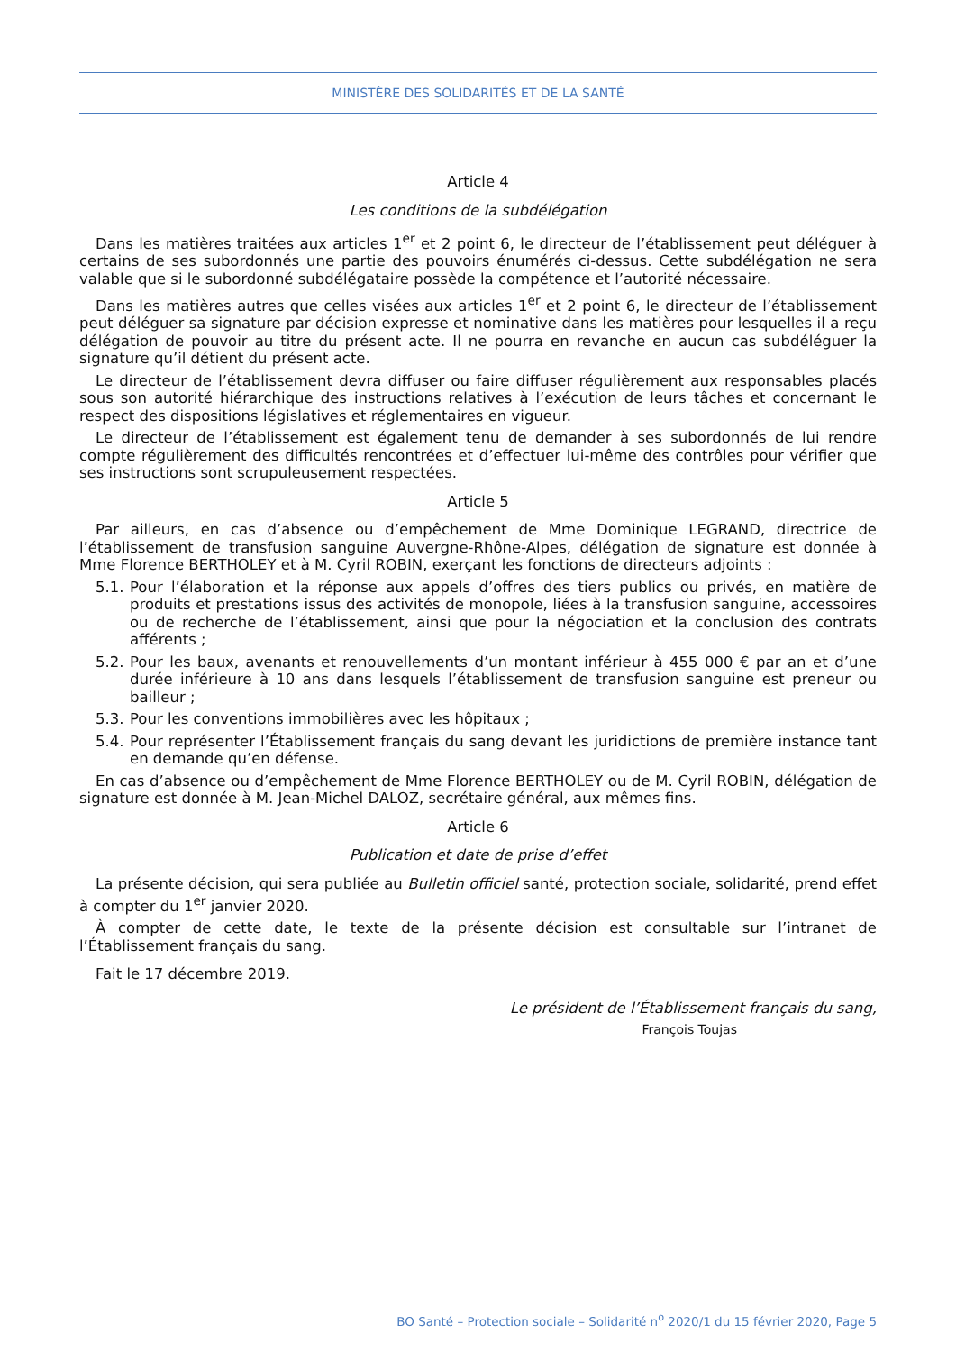MINISTÈRE DES SOLIDARITÉS ET DE LA SANTÉ
Article 4
Les conditions de la subdélégation
Dans les matières traitées aux articles 1<sup>er</sup> et 2 point 6, le directeur de l’établissement peut déléguer à certains de ses subordonnés une partie des pouvoirs énumérés ci-dessus. Cette subdélégation ne sera valable que si le subordonné subdélégataire possède la compétence et l’autorité nécessaire.
Dans les matières autres que celles visées aux articles 1<sup>er</sup> et 2 point 6, le directeur de l’établissement peut déléguer sa signature par décision expresse et nominative dans les matières pour lesquelles il a reçu délégation de pouvoir au titre du présent acte. Il ne pourra en revanche en aucun cas subdéléguer la signature qu’il détient du présent acte.
Le directeur de l’établissement devra diffuser ou faire diffuser régulièrement aux responsables placés sous son autorité hiérarchique des instructions relatives à l’exécution de leurs tâches et concernant le respect des dispositions législatives et réglementaires en vigueur.
Le directeur de l’établissement est également tenu de demander à ses subordonnés de lui rendre compte régulièrement des difficultés rencontrées et d’effectuer lui-même des contrôles pour vérifier que ses instructions sont scrupuleusement respectées.
Article 5
Par ailleurs, en cas d’absence ou d’empêchement de Mme Dominique LEGRAND, directrice de l’établissement de transfusion sanguine Auvergne-Rhône-Alpes, délégation de signature est donnée à Mme Florence BERTHOLEY et à M. Cyril ROBIN, exerçant les fonctions de directeurs adjoints :
5.1. Pour l’élaboration et la réponse aux appels d’offres des tiers publics ou privés, en matière de produits et prestations issus des activités de monopole, liées à la transfusion sanguine, accessoires ou de recherche de l’établissement, ainsi que pour la négociation et la conclusion des contrats afférents ;
5.2. Pour les baux, avenants et renouvellements d’un montant inférieur à 455 000 € par an et d’une durée inférieure à 10 ans dans lesquels l’établissement de transfusion sanguine est preneur ou bailleur ;
5.3. Pour les conventions immobilières avec les hôpitaux ;
5.4. Pour représenter l’Établissement français du sang devant les juridictions de première instance tant en demande qu’en défense.
En cas d’absence ou d’empêchement de Mme Florence BERTHOLEY ou de M. Cyril ROBIN, délégation de signature est donnée à M. Jean-Michel DALOZ, secrétaire général, aux mêmes fins.
Article 6
Publication et date de prise d’effet
La présente décision, qui sera publiée au Bulletin officiel santé, protection sociale, solidarité, prend effet à compter du 1<sup>er</sup> janvier 2020.
À compter de cette date, le texte de la présente décision est consultable sur l’intranet de l’Établissement français du sang.
Fait le 17 décembre 2019.
Le président de l’Établissement français du sang,
François Toujas
BO Santé – Protection sociale – Solidarité n<sup>o</sup> 2020/1 du 15 février 2020, Page 5